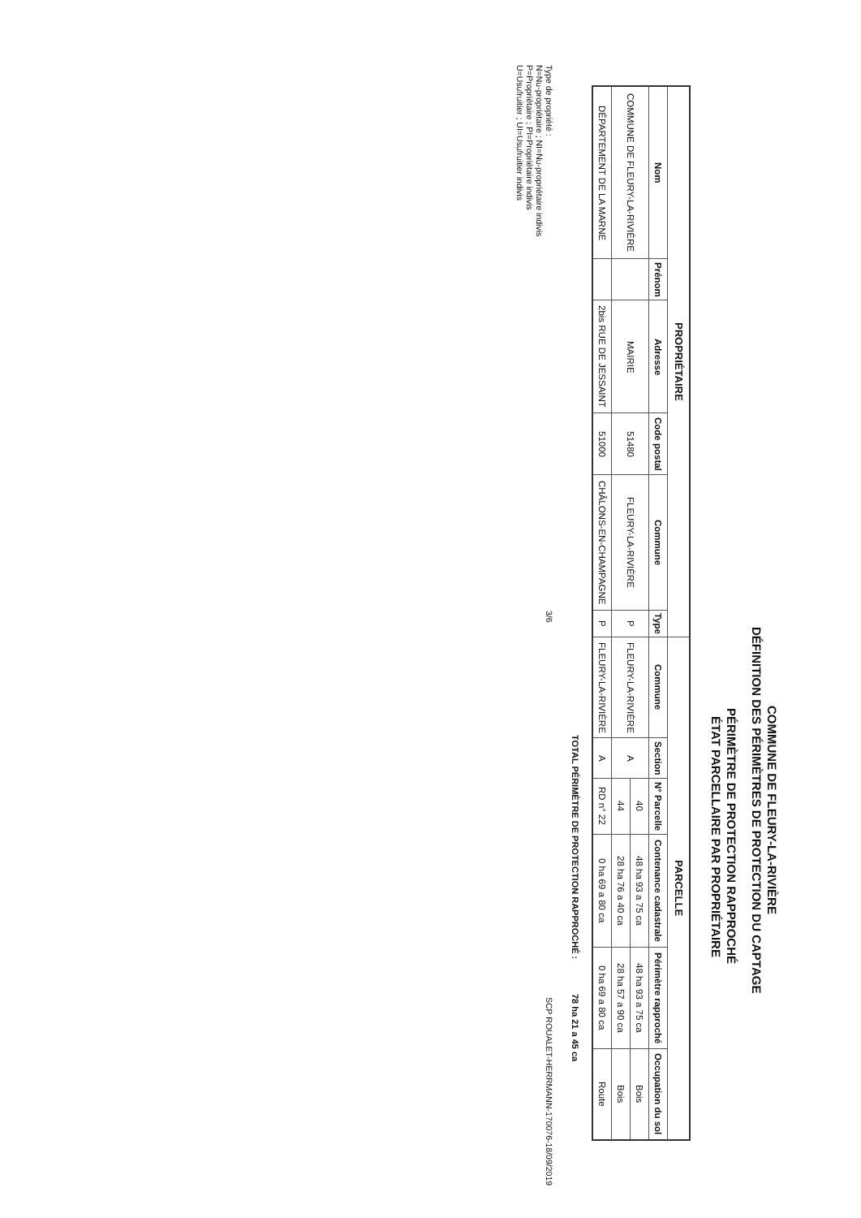COMMUNE DE FLEURY-LA-RIVIÈRE
DÉFINITION DES PÉRIMÈTRES DE PROTECTION DU CAPTAGE
PÉRIMÈTRE DE PROTECTION RAPPROCHÉ
ÉTAT PARCELLAIRE PAR PROPRIÉTAIRE
| PROPRIÉTAIRE | | | | | | PARCELLE | | | | | |
| --- | --- | --- | --- | --- | --- | --- | --- | --- | --- | --- | --- |
| Nom | Prénom | Adresse | Code postal | Commune | Type | Commune | Section | N° Parcelle | Contenance cadastrale | Périmètre rapproché | Occupation du sol |
| COMMUNE DE FLEURY-LA-RIVIÈRE | | MAIRIE | 51480 | FLEURY-LA-RIVIÈRE | P | FLEURY-LA-RIVIÈRE | A | 40 | 48 ha 93 a 75 ca | 48 ha 93 a 75 ca | Bois |
| | | | | | | | | 44 | 28 ha 76 a 40 ca | 28 ha 57 a 90 ca | Bois |
| DÉPARTEMENT DE LA MARNE | | 2bis RUE DE JESSAINT | 51000 | CHÂLONS-EN-CHAMPAGNE | P | FLEURY-LA-RIVIÈRE | A | RD n° 22 | 0 ha 69 a 80 ca | 0 ha 69 a 80 ca | Route |
TOTAL PÉRIMÈTRE DE PROTECTION RAPPROCHÉ : 78 ha 21 a 45 ca
Type de propriété :
N=Nu-propriétaire ; NI=Nu-propriétaire indivis
P=Propriétaire ; PI=Propriétaire indivis
U=Usufruitier ; UI=Usufruitier indivis
3/6
SCP ROUALET-HERRMANN-170076-18/09/2019